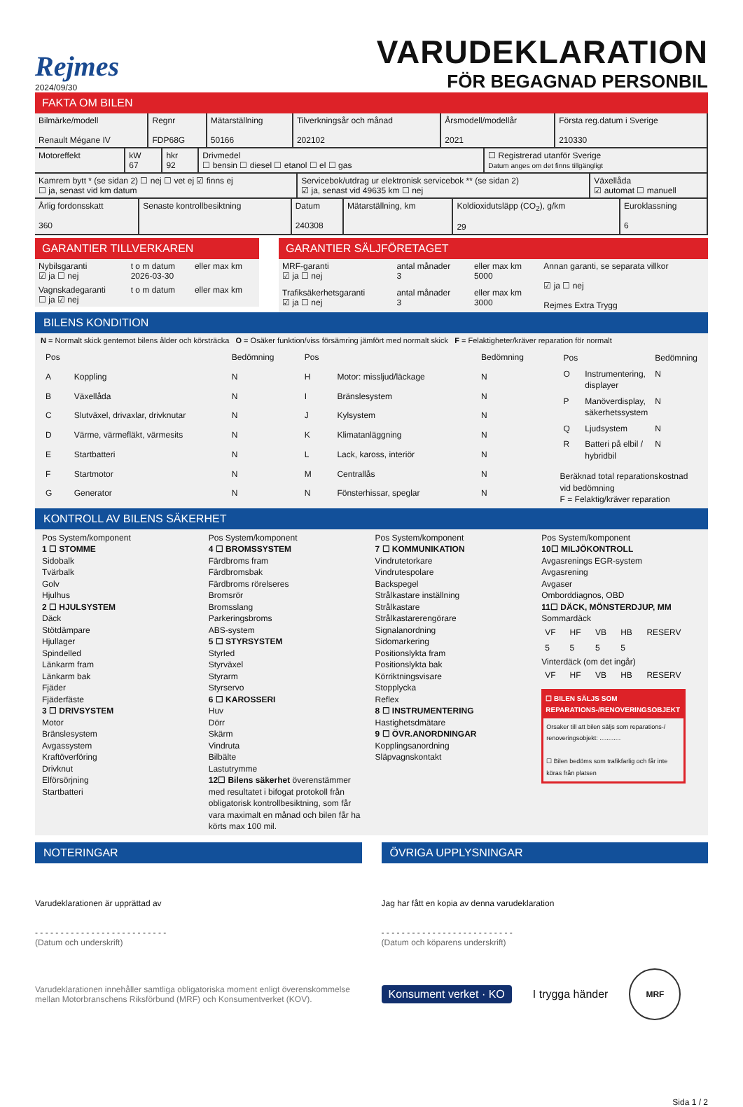Rejmes
2024/09/30
VARUDEKLARATION
FÖR BEGAGNAD PERSONBIL
FAKTA OM BILEN
| Bilmärke/modell Renault Mégane IV | Regnr FDP68G | Mätarställning 50166 | Tilverkningsår och månad 202102 | Årsmodell/modellår 2021 | Första reg.datum i Sverige 210330 |
| Motoreffekt | kW 67 | hkr 92 | Drivmedel ☐ bensin ☐ diesel ☐ etanol ☐ el ☐ gas | ☐ Registrerad utanför Sverige Datum anges om det finns tillgängligt |
| Kamrem bytt * (se sidan 2) ☐ nej ☐ vet ej ☑ finns ej ☐ ja, senast vid km datum | Servicebok/utdrag ur elektronisk servicebok ** (se sidan 2) ☑ ja, senast vid 49635 km ☐ nej | Växellåda ☑ automat ☐ manuell |
| Årlig fordonsskatt 360 | Senaste kontrollbesiktning | Datum 240308 | Mätarställning, km | Koldioxidutsläpp (CO<sub>2</sub>), g/km 29 | Euroklassning 6 |
GARANTIER TILLVERKAREN
| Nybilsgaranti ☑ ja ☐ nej | t o m datum 2026-03-30 | eller max km |
| Vagnskadegaranti ☐ ja ☑ nej | t o m datum | eller max km |
GARANTIER SÄLJFÖRETAGET
| MRF-garanti ☑ ja ☐ nej | antal månader 3 | eller max km 5000 | Annan garanti, se separata villkor ☑ ja ☐ nej Rejmes Extra Trygg |
| Trafiksäkerhetsgaranti ☑ ja ☐ nej | antal månader 3 | eller max km 3000 | |
BILENS KONDITION
N = Normalt skick gentemot bilens ålder och körsträcka O = Osäker funktion/viss försämring jämfört med normalt skick F = Felaktigheter/kräver reparation för normalt
| Pos | | Bedömning |
| --- | --- | --- |
| A | Koppling | N |
| B | Växellåda | N |
| C | Slutväxel, drivaxlar, drivknutar | N |
| D | Värme, värmefläkt, värmesits | N |
| E | Startbatteri | N |
| F | Startmotor | N |
| G | Generator | N |
| Pos | | Bedömning |
| --- | --- | --- |
| H | Motor: missljud/läckage | N |
| I | Bränslesystem | N |
| J | Kylsystem | N |
| K | Klimatanläggning | N |
| L | Lack, kaross, interiör | N |
| M | Centrallås | N |
| N | Fönsterhissar, speglar | N |
| Pos | | Bedömning |
| --- | --- | --- |
| O | Instrumentering, displayer | N |
| P | Manöverdisplay, säkerhetssystem | N |
| Q | Ljudsystem | N |
| R | Batteri på elbil / hybridbil | N |
Beräknad total reparationskostnad vid bedömning
F = Felaktig/kräver reparation
KONTROLL AV BILENS SÄKERHET
Pos System/komponent
1 ☐ STOMME
Sidobalk
Tvärbalk
Golv
Hjulhus
2 ☐ HJULSYSTEM
Däck
Stötdämpare
Hjullager
Spindelled
Länkarm fram
Länkarm bak
Fjäder
Fjäderfäste
3 ☐ DRIVSYSTEM
Motor
Bränslesystem
Avgassystem
Kraftöverföring
Drivknut
Elförsörjning
Startbatteri
Pos System/komponent
4 ☐ BROMSSYSTEM
Färdbroms fram
Färdbromsbak
Färdbroms rörelseres
Bromsrör
Bromsslang
Parkeringsbroms
ABS-system
5 ☐ STYRSYSTEM
Styrled
Styrväxel
Styrarm
Styrservo
6 ☐ KAROSSERI
Huv
Dörr
Skärm
Vindruta
Bilbälte
Lastutrymme
12☐ Bilens säkerhet överenstämmer med resultatet i bifogat protokoll från obligatorisk kontrollbesiktning, som får vara maximalt en månad och bilen får ha körts max 100 mil.
Pos System/komponent
7 ☐ KOMMUNIKATION
Vindrutetorkare
Vindrutespolare
Backspegel
Strålkastare inställning
Strålkastare
Strålkastarerengörare
Signalanordning
Sidomarkering
Positionslykta fram
Positionslykta bak
Körriktningsvisare
Stopplycka
Reflex
8 ☐ INSTRUMENTERING
Hastighetsdmätare
9 ☐ ÖVR.ANORDNINGAR
Kopplingsanordning
Släpvagnskontakt
Pos System/komponent
10☐ MILJÖKONTROLL
Avgasrenings EGR-system
Avgasrening
Avgaser
Omborddiagnos, OBD
11☐ DÄCK, MÖNSTERDJUP, MM
Sommardäck
| VF | HF | VB | HB | RESERV |
| 5 | 5 | 5 | 5 | |
Vinterdäck (om det ingår)
| VF | HF | VB | HB | RESERV |
☐ BILEN SÄLJS SOM REPARATIONS-/RENOVERINGSOBJEKT
Orsaker till att bilen säljs som reparations-/ renoveringsobjekt: ............
☐ Bilen bedöms som trafikfarlig och får inte köras från platsen
NOTERINGAR ÖVRIGA UPPLYSNINGAR
Varudeklarationen är upprättad av
- - - - - - - - - - - - - - - - - - - - - - - - - -
(Datum och underskrift)
Jag har fått en kopia av denna varudeklaration
- - - - - - - - - - - - - - - - - - - - - - - - - -
(Datum och köparens underskrift)
Varudeklarationen innehåller samtliga obligatoriska moment enligt överenskommelse mellan Motorbranschens Riksförbund (MRF) och Konsumentverket (KOV).
Konsument verket · KO
I trygga händer
MRF
Sida 1 / 2